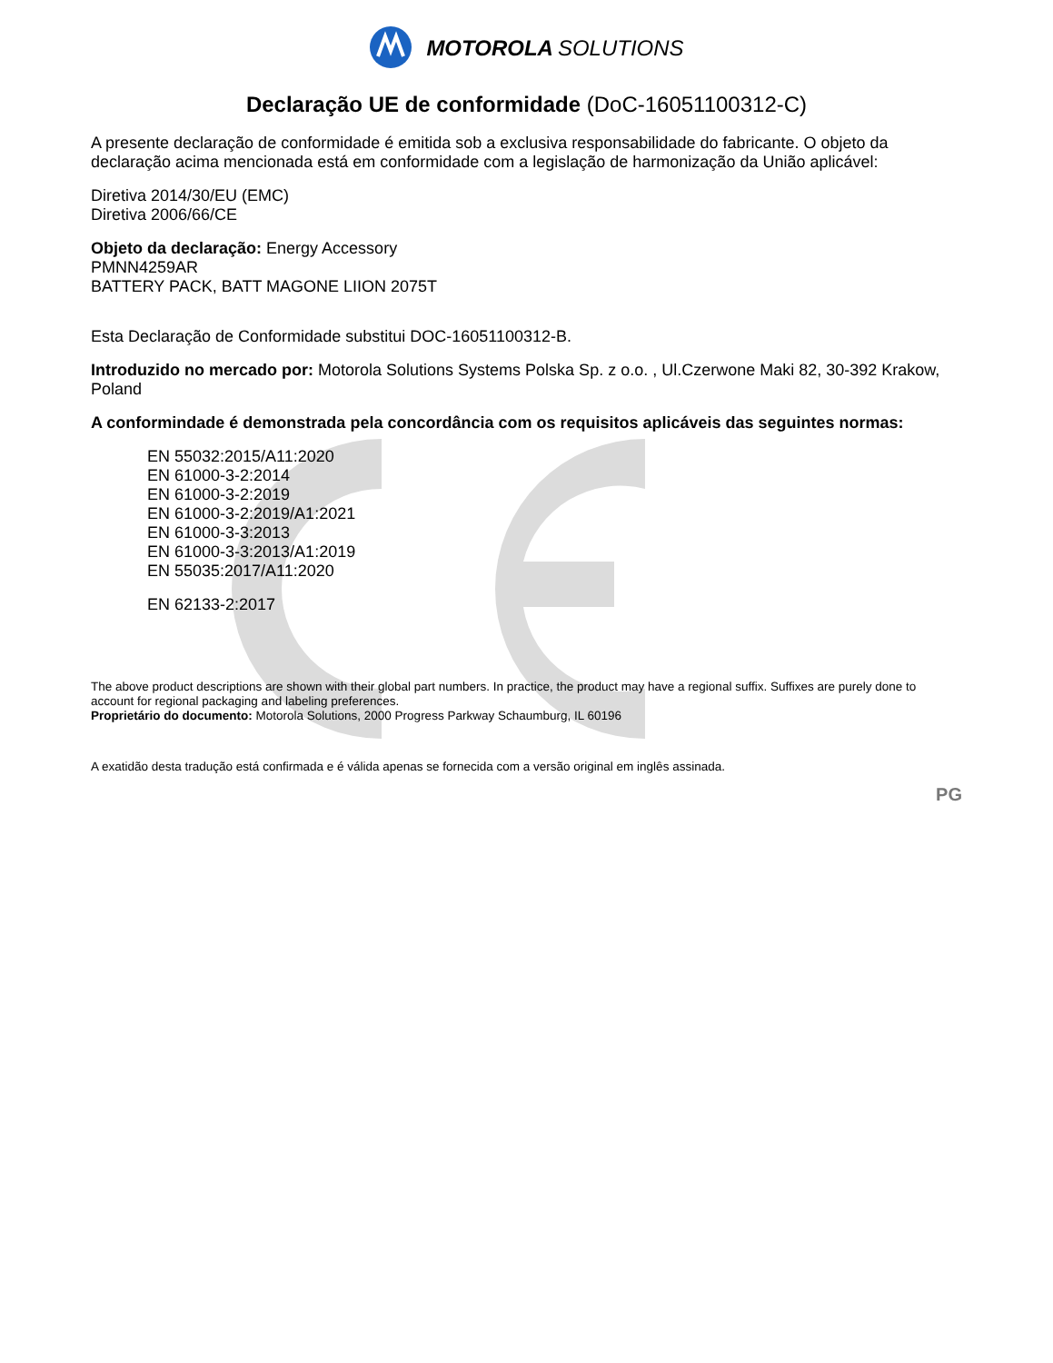MOTOROLA SOLUTIONS
Declaração UE de conformidade (DoC-16051100312-C)
A presente declaração de conformidade é emitida sob a exclusiva responsabilidade do fabricante. O objeto da declaração acima mencionada está em conformidade com a legislação de harmonização da União aplicável:
Diretiva 2014/30/EU (EMC)
Diretiva 2006/66/CE
Objeto da declaração: Energy Accessory
PMNN4259AR
BATTERY PACK, BATT MAGONE LIION 2075T
Esta Declaração de Conformidade substitui DOC-16051100312-B.
Introduzido no mercado por: Motorola Solutions Systems Polska Sp. z o.o. , Ul.Czerwone Maki 82, 30-392 Krakow, Poland
A conformindade é demonstrada pela concordância com os requisitos aplicáveis das seguintes normas:
EN 55032:2015/A11:2020
EN 61000-3-2:2014
EN 61000-3-2:2019
EN 61000-3-2:2019/A1:2021
EN 61000-3-3:2013
EN 61000-3-3:2013/A1:2019
EN 55035:2017/A11:2020
EN 62133-2:2017
The above product descriptions are shown with their global part numbers. In practice, the product may have a regional suffix. Suffixes are purely done to account for regional packaging and labeling preferences.
Proprietário do documento: Motorola Solutions, 2000 Progress Parkway Schaumburg, IL 60196
A exatidão desta tradução está confirmada e é válida apenas se fornecida com a versão original em inglês assinada.
PG